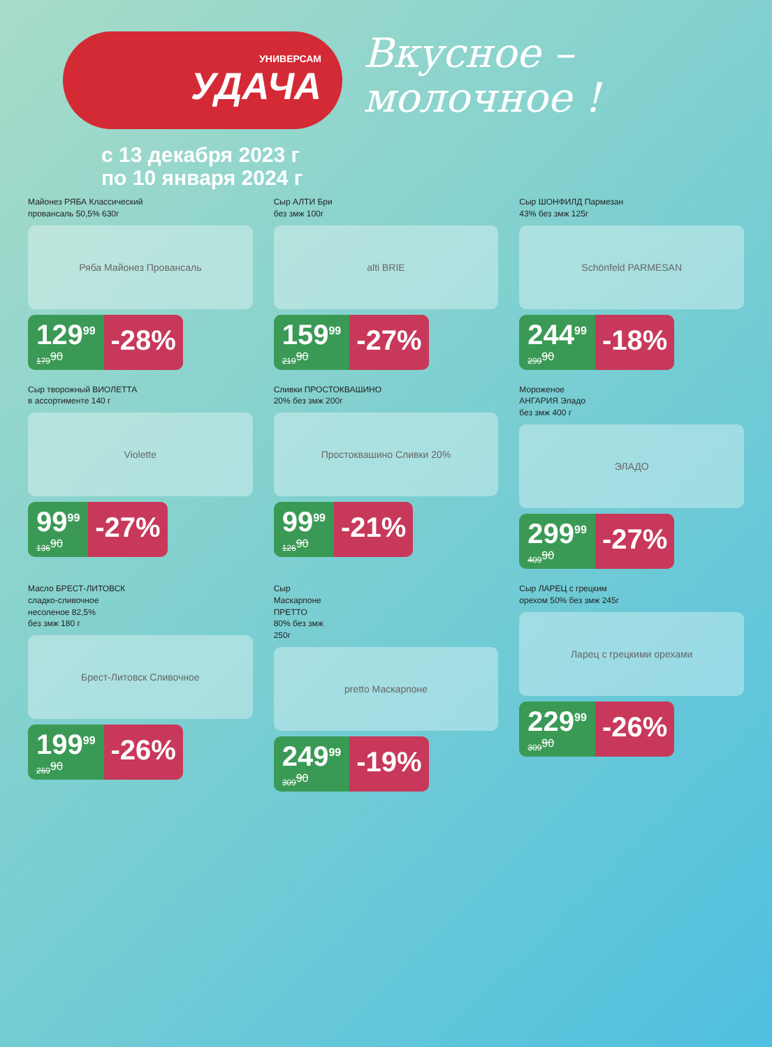УНИВЕРСАМ
УДАЧА
Вкусное –
молочное !
с 13 декабря 2023 г
по 10 января 2024 г
Майонез РЯБА Классический
провансаль 50,5% 630г
Ряба Майонез Провансаль
129<sup>99</sup>
179<sup>90</sup>
-28%
Сыр АЛТИ Бри
без змж 100г
alti BRIE
159<sup>99</sup>
219<sup>90</sup>
-27%
Сыр ШОНФИЛД Пармезан
43% без змж 125г
Schönfeld PARMESAN
244<sup>99</sup>
299<sup>90</sup>
-18%
Сыр творожный ВИОЛЕТТА
в ассортименте 140 г
Violette
99<sup>99</sup>
136<sup>90</sup>
-27%
Сливки ПРОСТОКВАШИНО
20% без змж 200г
Простоквашино Сливки 20%
99<sup>99</sup>
126<sup>90</sup>
-21%
Мороженое
АНГАРИЯ Эладо
без змж 400 г
ЭЛАДО
299<sup>99</sup>
409<sup>90</sup>
-27%
Масло БРЕСТ-ЛИТОВСК
сладко-сливочное
несоленое 82,5%
без змж 180 г
Брест-Литовск Сливочное
199<sup>99</sup>
269<sup>90</sup>
-26%
Сыр
Маскарпоне
ПРЕТТО
80% без змж
250г
pretto Маскарпоне
249<sup>99</sup>
309<sup>90</sup>
-19%
Сыр ЛАРЕЦ с грецким
орехом 50% без змж 245г
Ларец с грецкими орехами
229<sup>99</sup>
309<sup>90</sup>
-26%